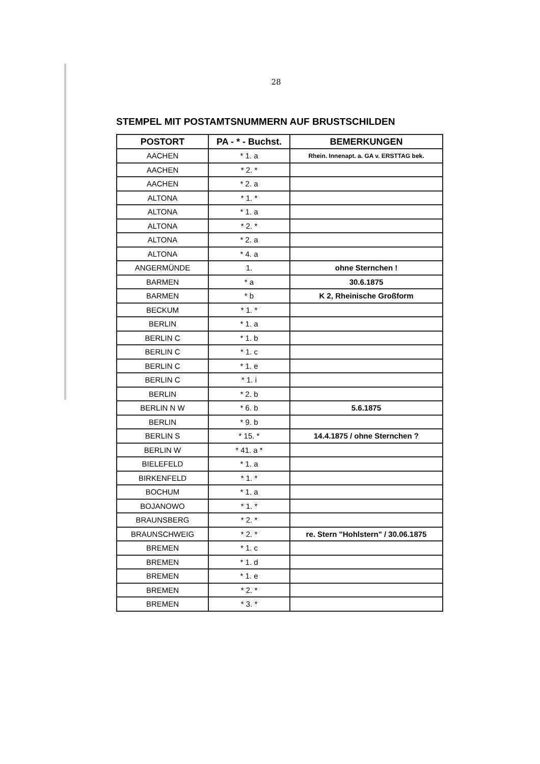28
STEMPEL MIT POSTAMTSNUMMERN AUF BRUSTSCHILDEN
| POSTORT | PA - * - Buchst. | BEMERKUNGEN |
| --- | --- | --- |
| AACHEN | * 1. a | Rhein. Innenapt. a. GA v. ERSTTAG bek. |
| AACHEN | * 2. * | |
| AACHEN | * 2. a | |
| ALTONA | * 1. * | |
| ALTONA | * 1. a | |
| ALTONA | * 2. * | |
| ALTONA | * 2. a | |
| ALTONA | * 4. a | |
| ANGERMÜNDE | 1. | ohne Sternchen ! |
| BARMEN | * a | 30.6.1875 |
| BARMEN | * b | K 2, Rheinische Großform |
| BECKUM | * 1. * | |
| BERLIN | * 1. a | |
| BERLIN C | * 1. b | |
| BERLIN C | * 1. c | |
| BERLIN C | * 1. e | |
| BERLIN C | * 1. i | |
| BERLIN | * 2. b | |
| BERLIN N W | * 6. b | 5.6.1875 |
| BERLIN | * 9. b | |
| BERLIN S | * 15. * | 14.4.1875 / ohne Sternchen ? |
| BERLIN W | * 41. a * | |
| BIELEFELD | * 1. a | |
| BIRKENFELD | * 1. * | |
| BOCHUM | * 1. a | |
| BOJANOWO | * 1. * | |
| BRAUNSBERG | * 2. * | |
| BRAUNSCHWEIG | * 2. * | re. Stern "Hohlstern" / 30.06.1875 |
| BREMEN | * 1. c | |
| BREMEN | * 1. d | |
| BREMEN | * 1. e | |
| BREMEN | * 2. * | |
| BREMEN | * 3. * | |